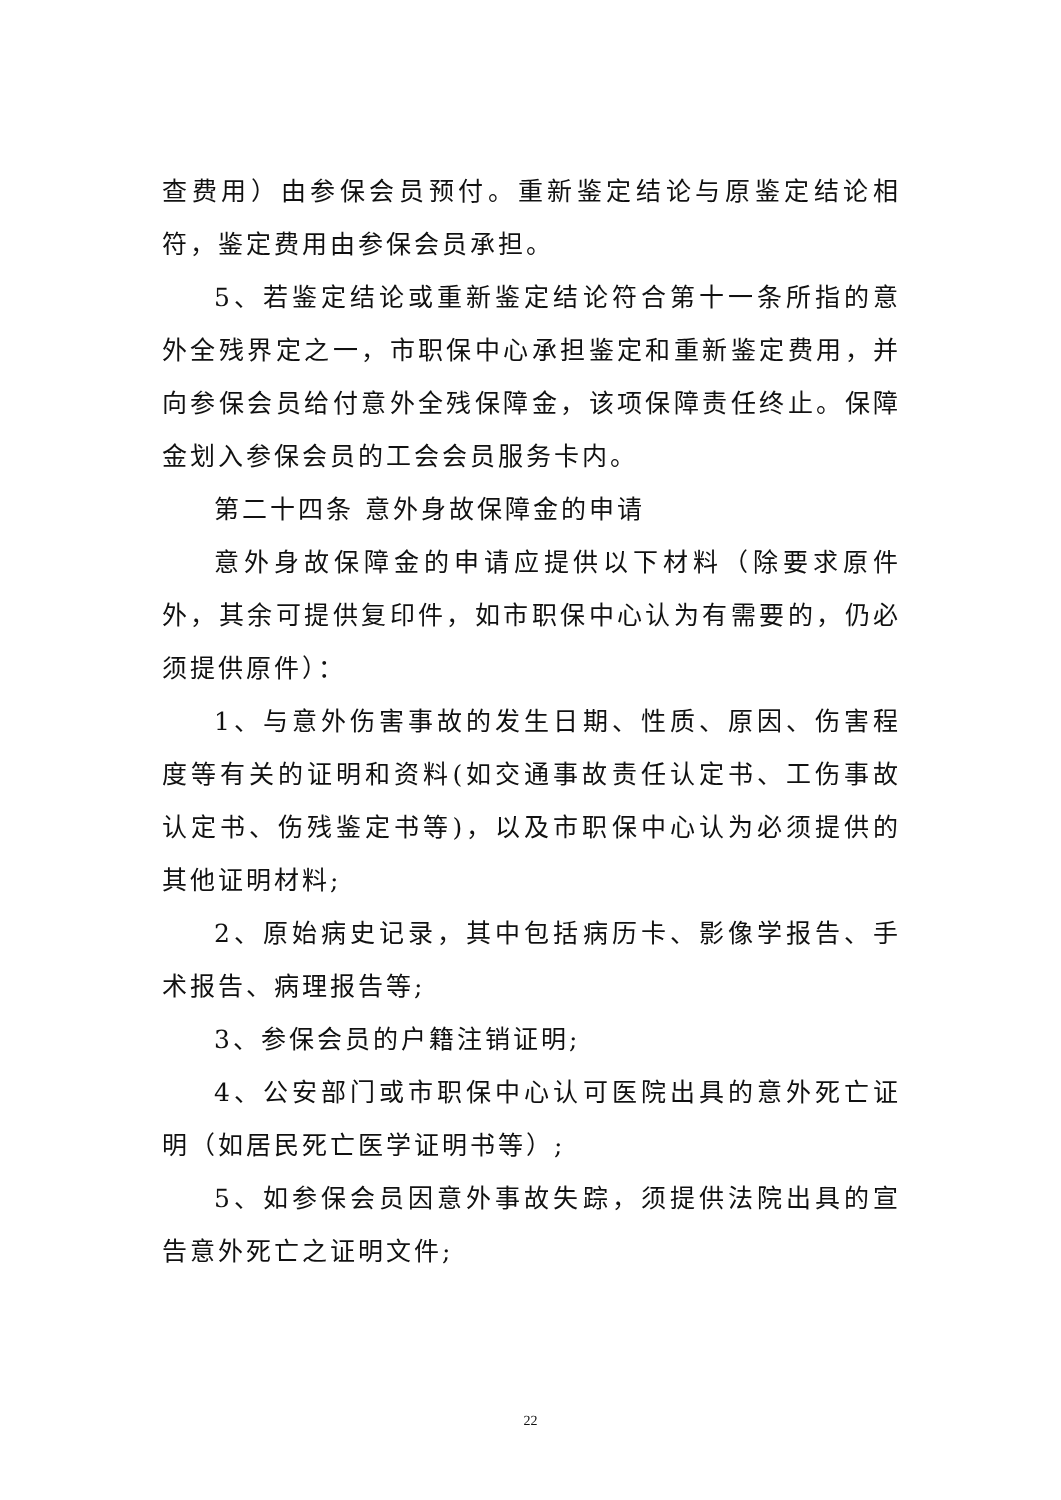查费用）由参保会员预付。重新鉴定结论与原鉴定结论相符，鉴定费用由参保会员承担。
5、若鉴定结论或重新鉴定结论符合第十一条所指的意外全残界定之一，市职保中心承担鉴定和重新鉴定费用，并向参保会员给付意外全残保障金，该项保障责任终止。保障金划入参保会员的工会会员服务卡内。
第二十四条 意外身故保障金的申请
意外身故保障金的申请应提供以下材料（除要求原件外，其余可提供复印件，如市职保中心认为有需要的，仍必须提供原件）：
1、与意外伤害事故的发生日期、性质、原因、伤害程度等有关的证明和资料(如交通事故责任认定书、工伤事故认定书、伤残鉴定书等)，以及市职保中心认为必须提供的其他证明材料;
2、原始病史记录，其中包括病历卡、影像学报告、手术报告、病理报告等;
3、参保会员的户籍注销证明;
4、公安部门或市职保中心认可医院出具的意外死亡证明（如居民死亡医学证明书等）;
5、如参保会员因意外事故失踪，须提供法院出具的宣告意外死亡之证明文件;
22